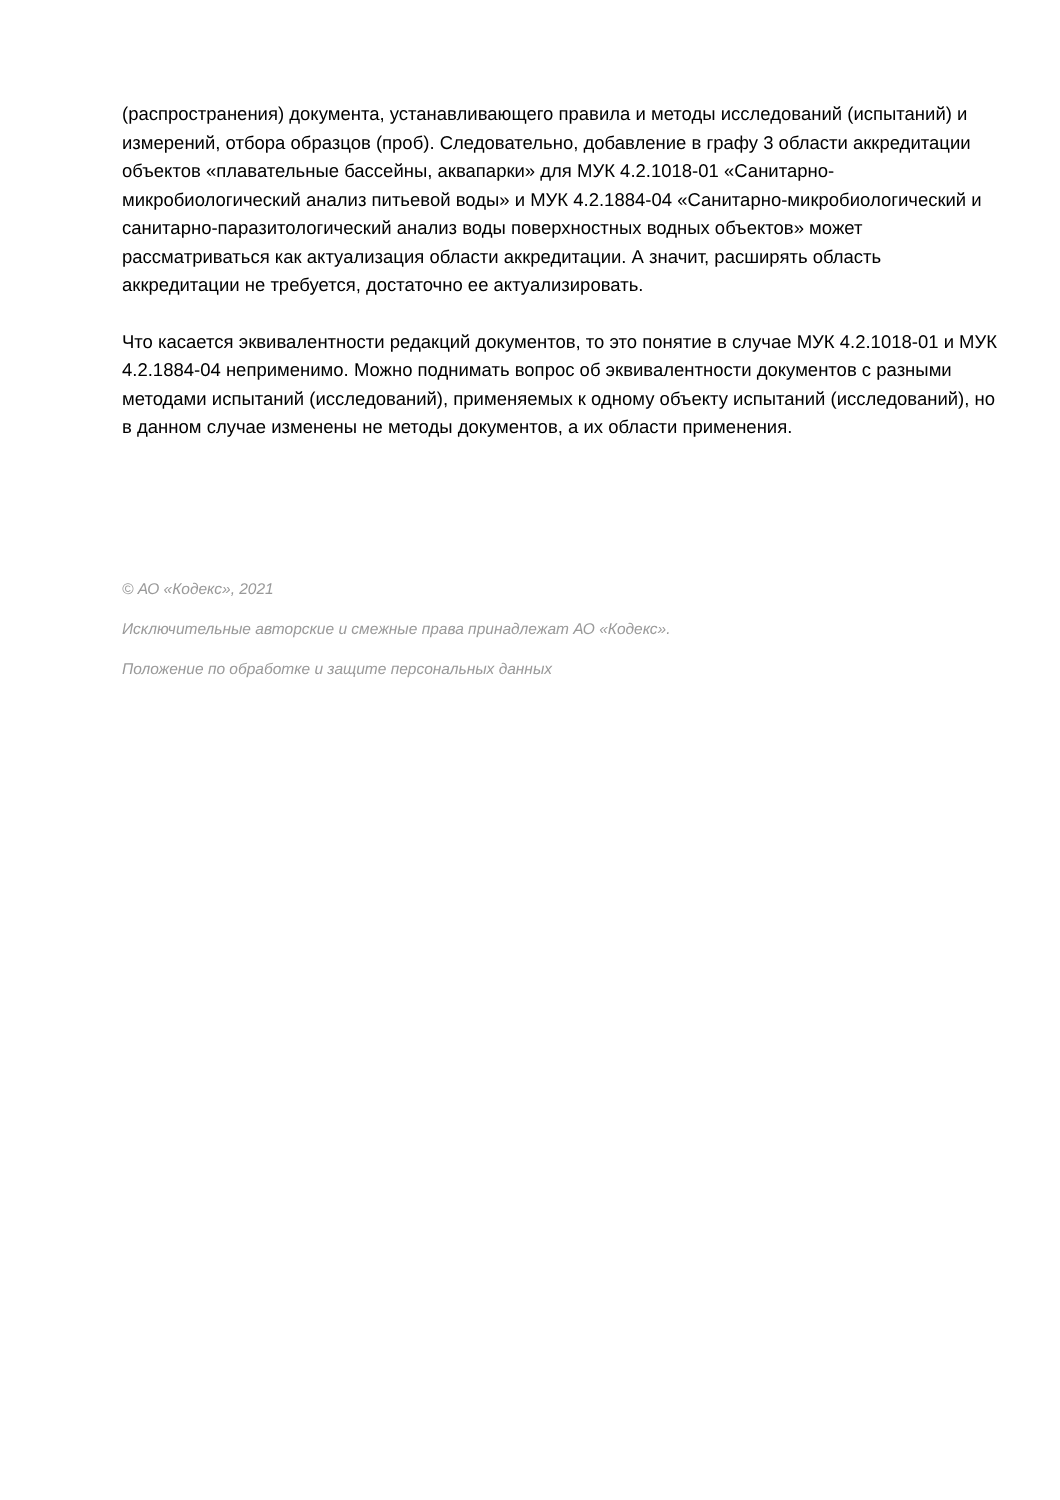(распространения) документа, устанавливающего правила и методы исследований (испытаний) и измерений, отбора образцов (проб). Следовательно, добавление в графу 3 области аккредитации объектов «плавательные бассейны, аквапарки» для МУК 4.2.1018-01 «Санитарно-микробиологический анализ питьевой воды» и МУК 4.2.1884-04 «Санитарно-микробиологический и санитарно-паразитологический анализ воды поверхностных водных объектов» может рассматриваться как актуализация области аккредитации. А значит, расширять область аккредитации не требуется, достаточно ее актуализировать.
Что касается эквивалентности редакций документов, то это понятие в случае МУК 4.2.1018-01 и МУК 4.2.1884-04 неприменимо. Можно поднимать вопрос об эквивалентности документов с разными методами испытаний (исследований), применяемых к одному объекту испытаний (исследований), но в данном случае изменены не методы документов, а их области применения.
© АО «Кодекс», 2021
Исключительные авторские и смежные права принадлежат АО «Кодекс».
Положение по обработке и защите персональных данных